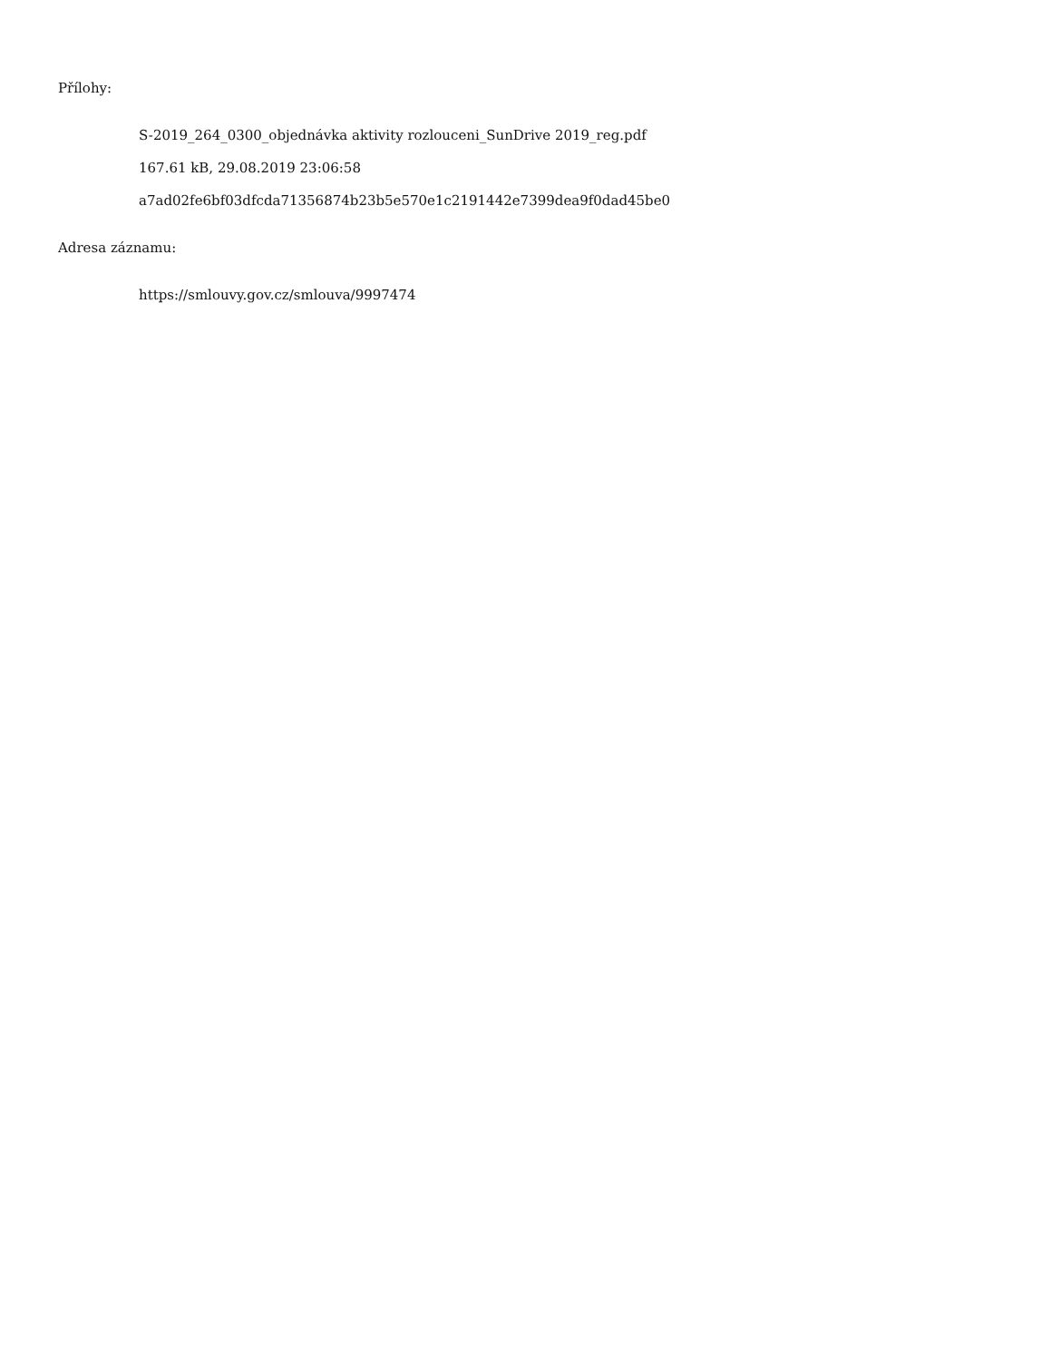Přílohy:
S-2019_264_0300_objednávka aktivity rozlouceni_SunDrive 2019_reg.pdf
167.61 kB, 29.08.2019 23:06:58
a7ad02fe6bf03dfcda71356874b23b5e570e1c2191442e7399dea9f0dad45be0
Adresa záznamu:
https://smlouvy.gov.cz/smlouva/9997474